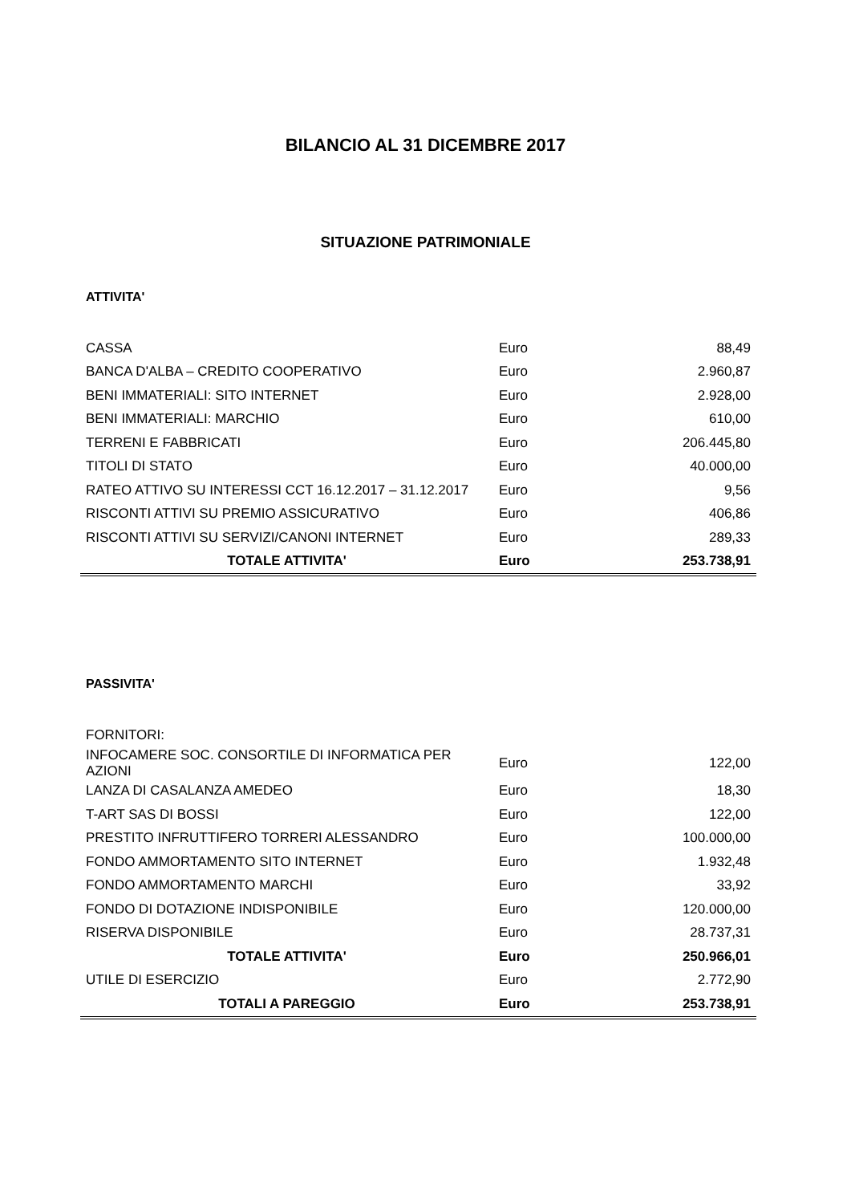BILANCIO AL 31 DICEMBRE 2017
SITUAZIONE PATRIMONIALE
ATTIVITA'
| CASSA | Euro | 88,49 |
| BANCA D'ALBA – CREDITO COOPERATIVO | Euro | 2.960,87 |
| BENI IMMATERIALI: SITO INTERNET | Euro | 2.928,00 |
| BENI IMMATERIALI: MARCHIO | Euro | 610,00 |
| TERRENI E FABBRICATI | Euro | 206.445,80 |
| TITOLI DI STATO | Euro | 40.000,00 |
| RATEO ATTIVO SU INTERESSI CCT 16.12.2017 – 31.12.2017 | Euro | 9,56 |
| RISCONTI ATTIVI SU PREMIO ASSICURATIVO | Euro | 406,86 |
| RISCONTI ATTIVI SU SERVIZI/CANONI INTERNET | Euro | 289,33 |
| TOTALE ATTIVITA' | Euro | 253.738,91 |
PASSIVITA'
| FORNITORI: | | |
| INFOCAMERE SOC. CONSORTILE DI INFORMATICA PER AZIONI | Euro | 122,00 |
| LANZA DI CASALANZA AMEDEO | Euro | 18,30 |
| T-ART SAS DI BOSSI | Euro | 122,00 |
| PRESTITO INFRUTTIFERO TORRERI ALESSANDRO | Euro | 100.000,00 |
| FONDO AMMORTAMENTO SITO INTERNET | Euro | 1.932,48 |
| FONDO AMMORTAMENTO MARCHI | Euro | 33,92 |
| FONDO DI DOTAZIONE INDISPONIBILE | Euro | 120.000,00 |
| RISERVA DISPONIBILE | Euro | 28.737,31 |
| TOTALE ATTIVITA' | Euro | 250.966,01 |
| UTILE DI ESERCIZIO | Euro | 2.772,90 |
| TOTALI A PAREGGIO | Euro | 253.738,91 |